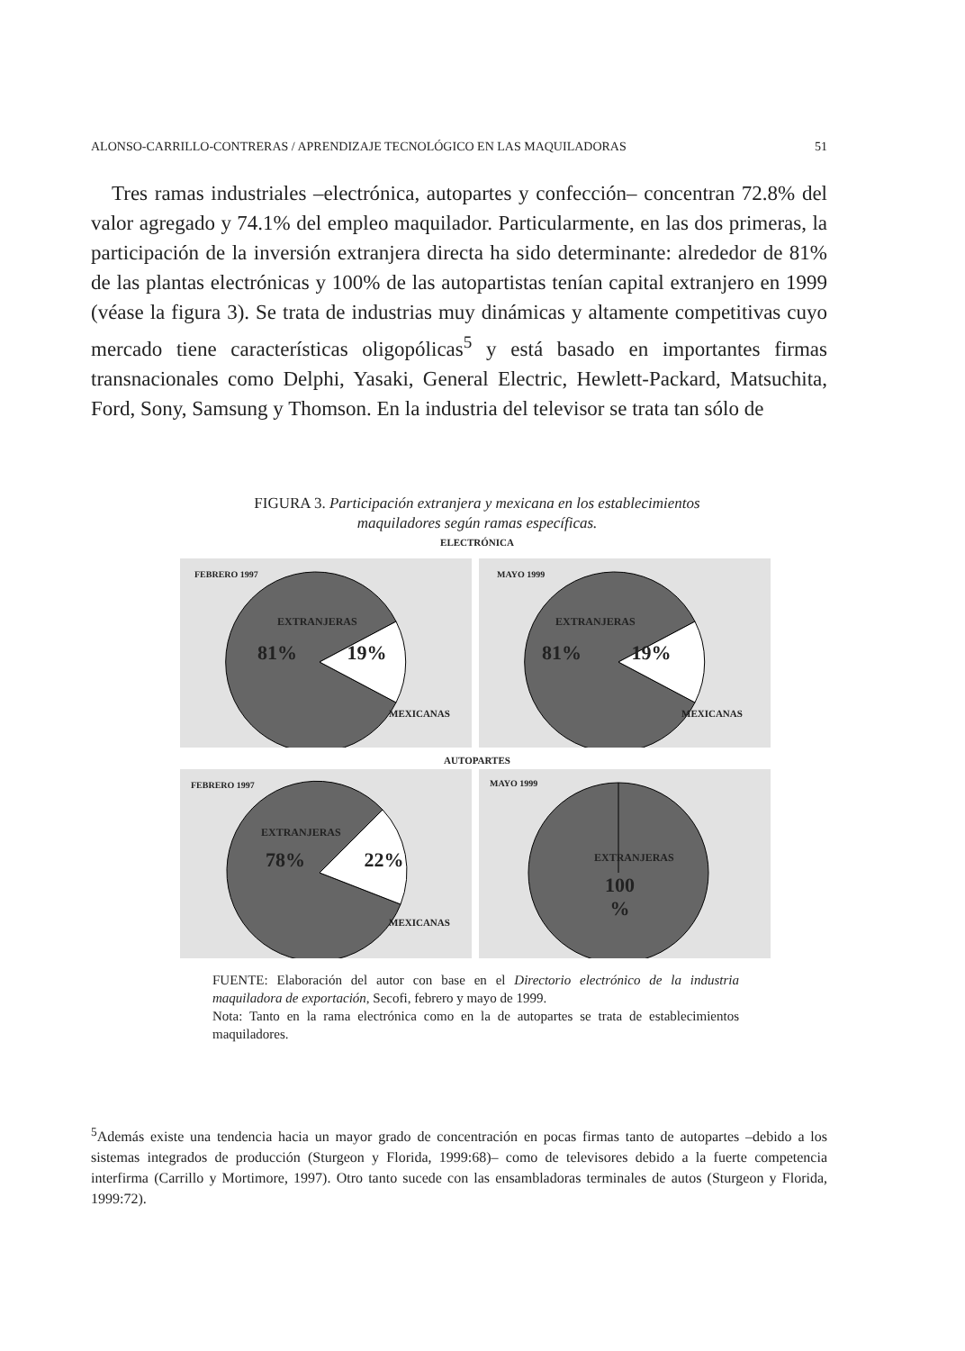ALONSO-CARRILLO-CONTRERAS / APRENDIZAJE TECNOLÓGICO EN LAS MAQUILADORAS 51
Tres ramas industriales –electrónica, autopartes y confección– concentran 72.8% del valor agregado y 74.1% del empleo maquilador. Particularmente, en las dos primeras, la participación de la inversión extranjera directa ha sido determinante: alrededor de 81% de las plantas electrónicas y 100% de las autopartistas tenían capital extranjero en 1999 (véase la figura 3). Se trata de industrias muy dinámicas y altamente competitivas cuyo mercado tiene características oligopólicas<sup>5</sup> y está basado en importantes firmas transnacionales como Delphi, Yasaki, General Electric, Hewlett-Packard, Matsuchita, Ford, Sony, Samsung y Thomson. En la industria del televisor se trata tan sólo de
FIGURA 3. Participación extranjera y mexicana en los establecimientos
maquiladores según ramas específicas.
ELECTRÓNICA
FEBRERO 1997
EXTRANJERAS
81% 19%
MEXICANAS
MAYO 1999
EXTRANJERAS
81% 19%
MEXICANAS
AUTOPARTES
FEBRERO 1997
EXTRANJERAS
78% 22%
MEXICANAS
MAYO 1999
EXTRANJERAS
100
%
FUENTE: Elaboración del autor con base en el Directorio electrónico de la industria maquiladora de exportación, Secofi, febrero y mayo de 1999.
Nota: Tanto en la rama electrónica como en la de autopartes se trata de establecimientos maquiladores.
<sup>5</sup> Además existe una tendencia hacia un mayor grado de concentración en pocas firmas tanto de autopartes –debido a los sistemas integrados de producción (Sturgeon y Florida, 1999:68)– como de televisores debido a la fuerte competencia interfirma (Carrillo y Mortimore, 1997). Otro tanto sucede con las ensambladoras terminales de autos (Sturgeon y Florida, 1999:72).